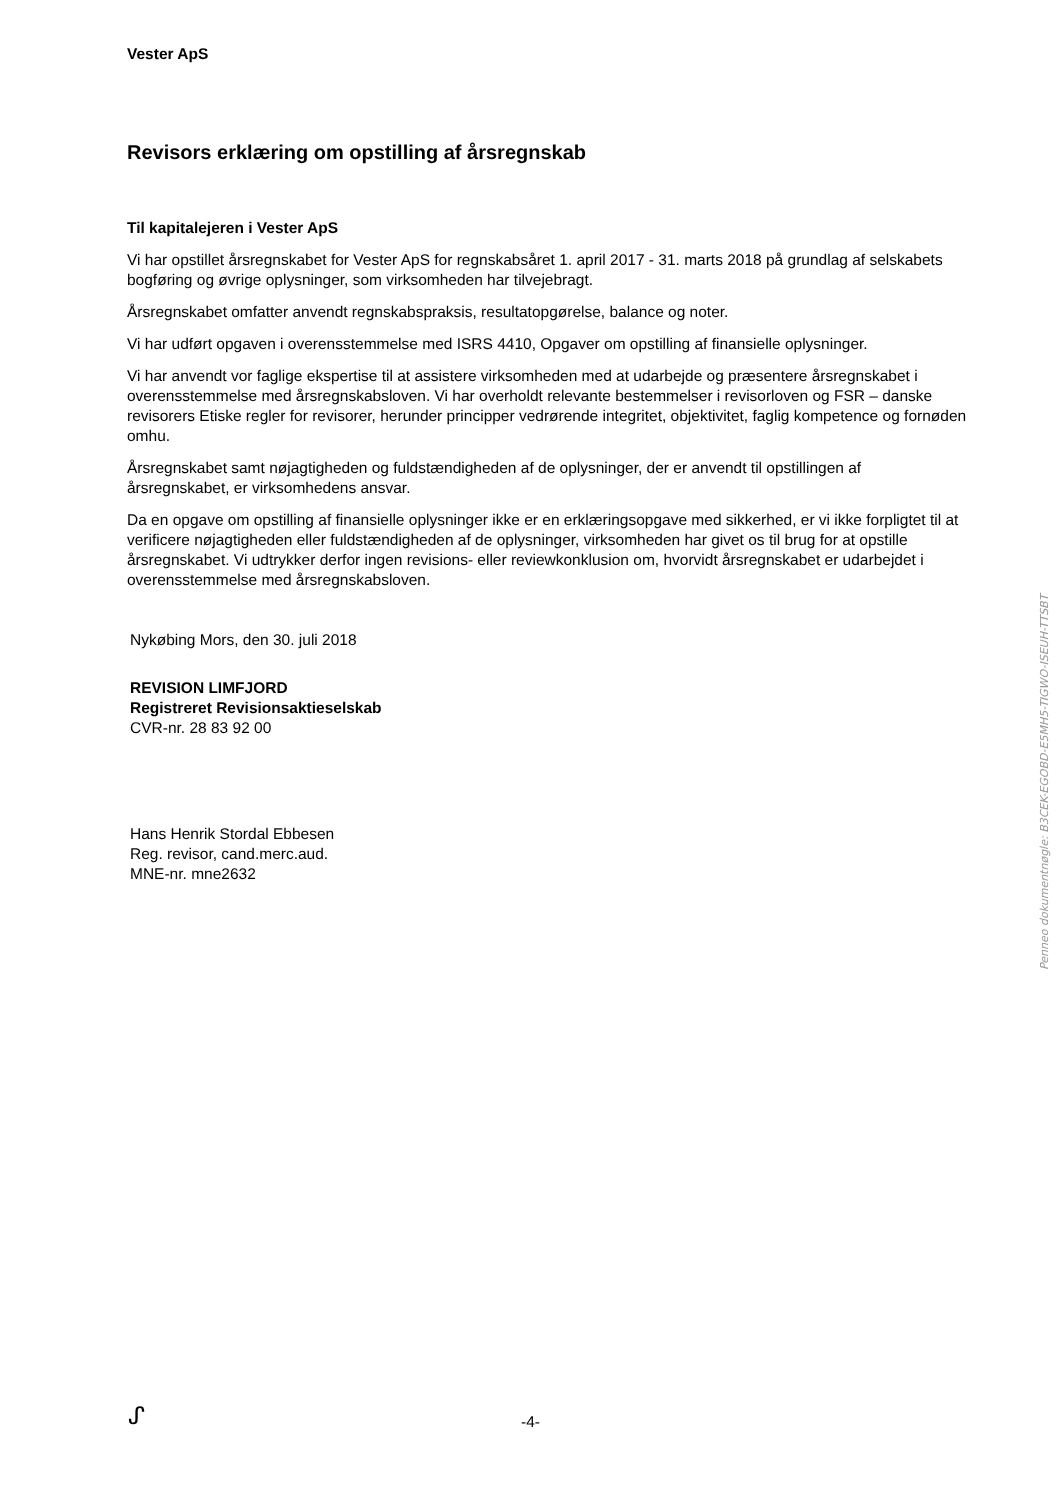Vester ApS
Revisors erklæring om opstilling af årsregnskab
Til kapitalejeren i Vester ApS
Vi har opstillet årsregnskabet for Vester ApS for regnskabsåret 1. april 2017 - 31. marts 2018 på grundlag af selskabets bogføring og øvrige oplysninger, som virksomheden har tilvejebragt.
Årsregnskabet omfatter anvendt regnskabspraksis, resultatopgørelse, balance og noter.
Vi har udført opgaven i overensstemmelse med ISRS 4410, Opgaver om opstilling af finansielle oplysninger.
Vi har anvendt vor faglige ekspertise til at assistere virksomheden med at udarbejde og præsentere årsregnskabet i overensstemmelse med årsregnskabsloven. Vi har overholdt relevante bestemmelser i revisorloven og FSR – danske revisorers Etiske regler for revisorer, herunder principper vedrørende integritet, objektivitet, faglig kompetence og fornøden omhu.
Årsregnskabet samt nøjagtigheden og fuldstændigheden af de oplysninger, der er anvendt til opstillingen af årsregnskabet, er virksomhedens ansvar.
Da en opgave om opstilling af finansielle oplysninger ikke er en erklæringsopgave med sikkerhed, er vi ikke forpligtet til at verificere nøjagtigheden eller fuldstændigheden af de oplysninger, virksomheden har givet os til brug for at opstille årsregnskabet. Vi udtrykker derfor ingen revisions- eller reviewkonklusion om, hvorvidt årsregnskabet er udarbejdet i overensstemmelse med årsregnskabsloven.
Nykøbing Mors, den 30. juli 2018
REVISION LIMFJORD
Registreret Revisionsaktieselskab
CVR-nr. 28 83 92 00
Hans Henrik Stordal Ebbesen
Reg. revisor, cand.merc.aud.
MNE-nr. mne2632
Penneo dokumentnøgle: B3CEK-EGOBD-E5MH5-TIGWO-ISEUH-TTSBT
ᔑ
-4-